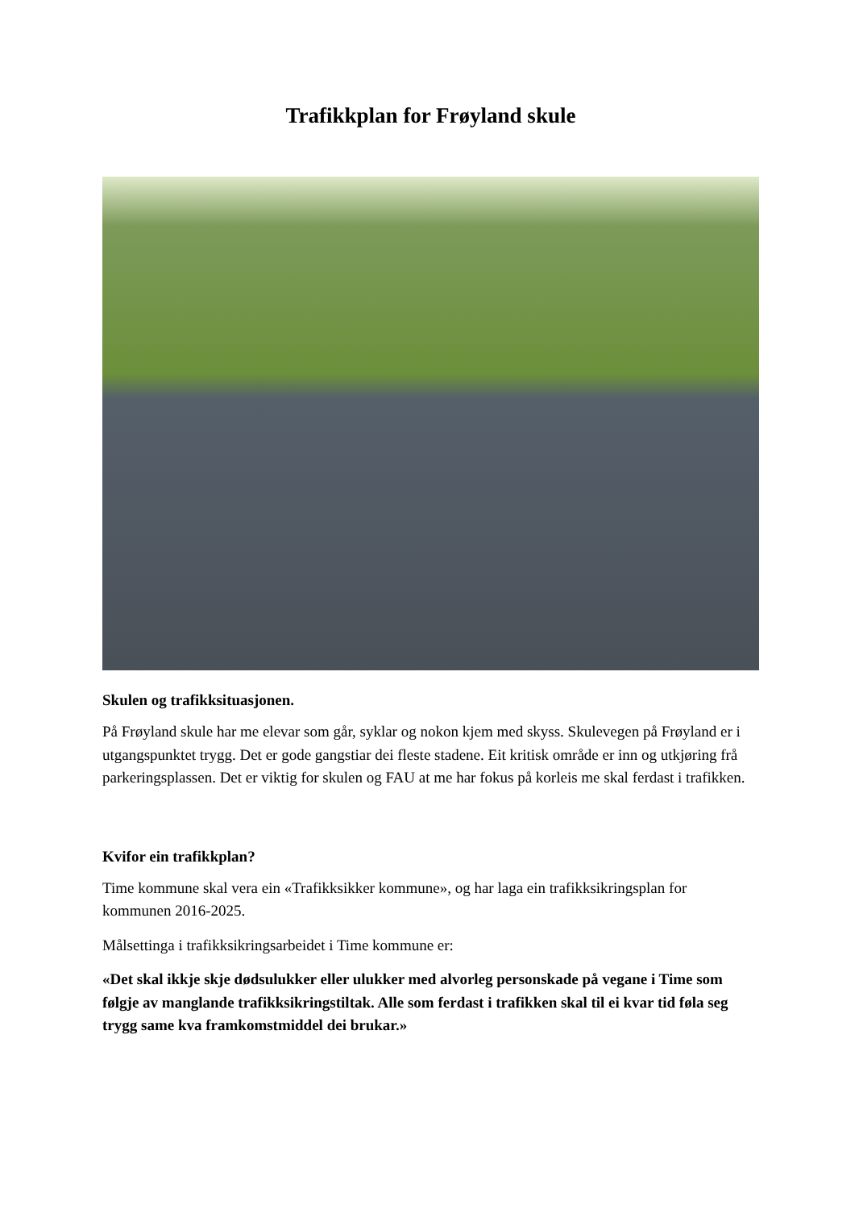Trafikkplan for Frøyland skule
Skulen og trafikksituasjonen.
På Frøyland skule har me elevar som går, syklar og nokon kjem med skyss. Skulevegen på Frøyland er i utgangspunktet trygg. Det er gode gangstiar dei fleste stadene. Eit kritisk område er inn og utkjøring frå parkeringsplassen. Det er viktig for skulen og FAU at me har fokus på korleis me skal ferdast i trafikken.
Kvifor ein trafikkplan?
Time kommune skal vera ein «Trafikksikker kommune», og har laga ein trafikksikringsplan for kommunen 2016-2025.
Målsettinga i trafikksikringsarbeidet i Time kommune er:
«Det skal ikkje skje dødsulukker eller ulukker med alvorleg personskade på vegane i Time som følgje av manglande trafikksikringstiltak. Alle som ferdast i trafikken skal til ei kvar tid føla seg trygg same kva framkomstmiddel dei brukar.»